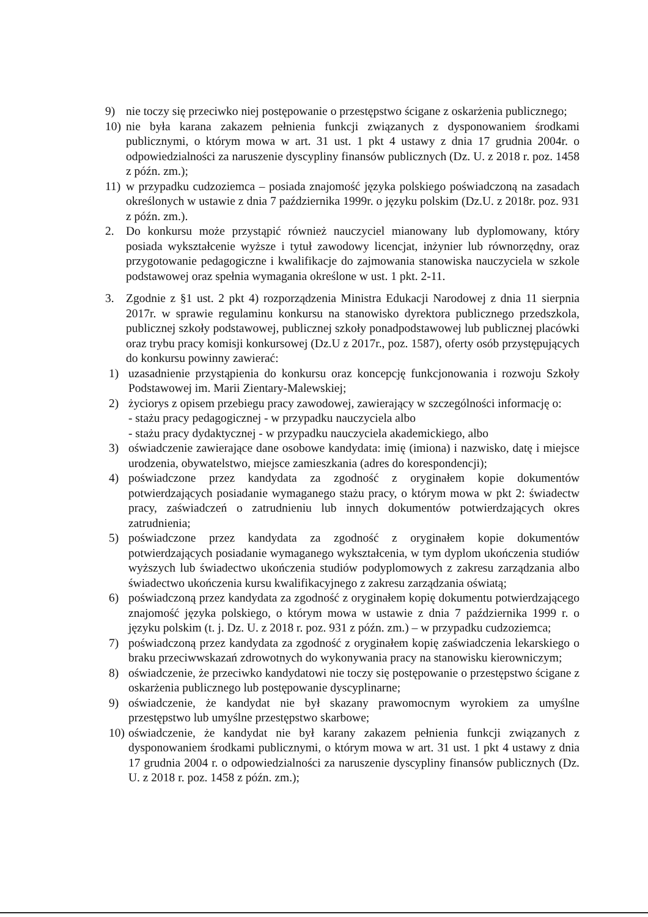9) nie toczy się przeciwko niej postępowanie o przestępstwo ścigane z oskarżenia publicznego;
10) nie była karana zakazem pełnienia funkcji związanych z dysponowaniem środkami publicznymi, o którym mowa w art. 31 ust. 1 pkt 4 ustawy z dnia 17 grudnia 2004r. o odpowiedzialności za naruszenie dyscypliny finansów publicznych (Dz. U. z 2018 r. poz. 1458 z późn. zm.);
11) w przypadku cudzoziemca – posiada znajomość języka polskiego poświadczoną na zasadach określonych w ustawie z dnia 7 października 1999r. o języku polskim (Dz.U. z 2018r. poz. 931 z późn. zm.).
2. Do konkursu może przystąpić również nauczyciel mianowany lub dyplomowany, który posiada wykształcenie wyższe i tytuł zawodowy licencjat, inżynier lub równorzędny, oraz przygotowanie pedagogiczne i kwalifikacje do zajmowania stanowiska nauczyciela w szkole podstawowej oraz spełnia wymagania określone w ust. 1 pkt. 2-11.
3. Zgodnie z §1 ust. 2 pkt 4) rozporządzenia Ministra Edukacji Narodowej z dnia 11 sierpnia 2017r. w sprawie regulaminu konkursu na stanowisko dyrektora publicznego przedszkola, publicznej szkoły podstawowej, publicznej szkoły ponadpodstawowej lub publicznej placówki oraz trybu pracy komisji konkursowej (Dz.U z 2017r., poz. 1587), oferty osób przystępujących do konkursu powinny zawierać:
1) uzasadnienie przystąpienia do konkursu oraz koncepcję funkcjonowania i rozwoju Szkoły Podstawowej im. Marii Zientary-Malewskiej;
2) życiorys z opisem przebiegu pracy zawodowej, zawierający w szczególności informację o:
- stażu pracy pedagogicznej - w przypadku nauczyciela albo
- stażu pracy dydaktycznej - w przypadku nauczyciela akademickiego, albo
3) oświadczenie zawierające dane osobowe kandydata: imię (imiona) i nazwisko, datę i miejsce urodzenia, obywatelstwo, miejsce zamieszkania (adres do korespondencji);
4) poświadczone przez kandydata za zgodność z oryginałem kopie dokumentów potwierdzających posiadanie wymaganego stażu pracy, o którym mowa w pkt 2: świadectw pracy, zaświadczeń o zatrudnieniu lub innych dokumentów potwierdzających okres zatrudnienia;
5) poświadczone przez kandydata za zgodność z oryginałem kopie dokumentów potwierdzających posiadanie wymaganego wykształcenia, w tym dyplom ukończenia studiów wyższych lub świadectwo ukończenia studiów podyplomowych z zakresu zarządzania albo świadectwo ukończenia kursu kwalifikacyjnego z zakresu zarządzania oświatą;
6) poświadczoną przez kandydata za zgodność z oryginałem kopię dokumentu potwierdzającego znajomość języka polskiego, o którym mowa w ustawie z dnia 7 października 1999 r. o języku polskim (t. j. Dz. U. z 2018 r. poz. 931 z późn. zm.) – w przypadku cudzoziemca;
7) poświadczoną przez kandydata za zgodność z oryginałem kopię zaświadczenia lekarskiego o braku przeciwwskazań zdrowotnych do wykonywania pracy na stanowisku kierowniczym;
8) oświadczenie, że przeciwko kandydatowi nie toczy się postępowanie o przestępstwo ścigane z oskarżenia publicznego lub postępowanie dyscyplinarne;
9) oświadczenie, że kandydat nie był skazany prawomocnym wyrokiem za umyślne przestępstwo lub umyślne przestępstwo skarbowe;
10) oświadczenie, że kandydat nie był karany zakazem pełnienia funkcji związanych z dysponowaniem środkami publicznymi, o którym mowa w art. 31 ust. 1 pkt 4 ustawy z dnia 17 grudnia 2004 r. o odpowiedzialności za naruszenie dyscypliny finansów publicznych (Dz. U. z 2018 r. poz. 1458 z późn. zm.);